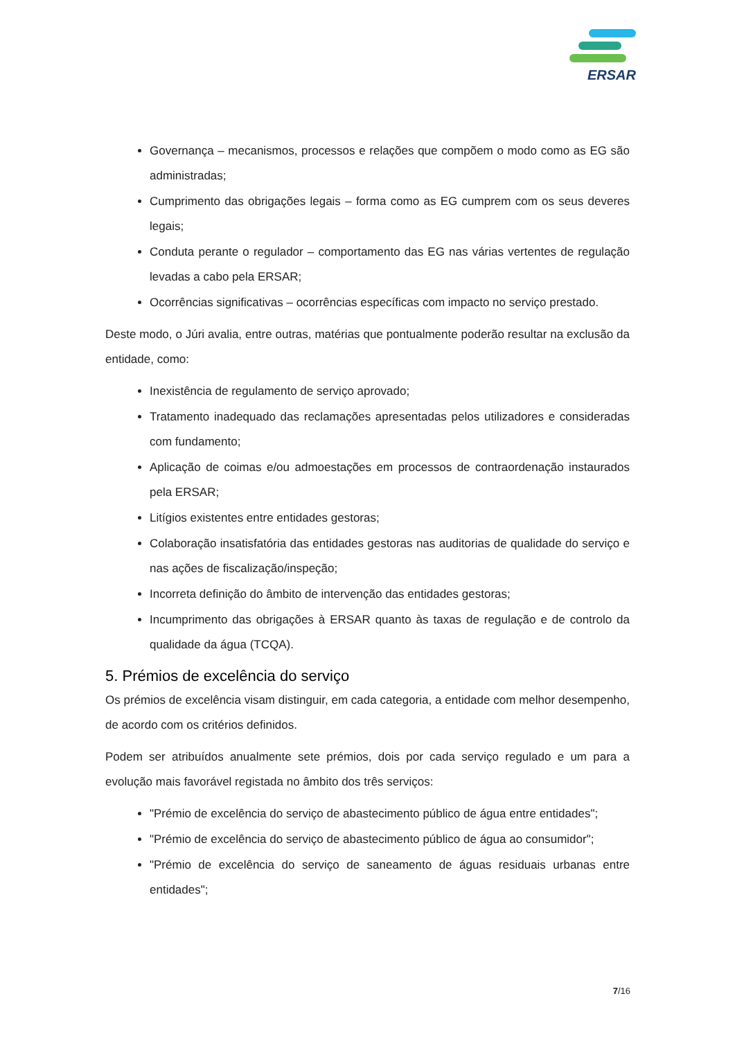ERSAR
Governança – mecanismos, processos e relações que compõem o modo como as EG são administradas;
Cumprimento das obrigações legais – forma como as EG cumprem com os seus deveres legais;
Conduta perante o regulador – comportamento das EG nas várias vertentes de regulação levadas a cabo pela ERSAR;
Ocorrências significativas – ocorrências específicas com impacto no serviço prestado.
Deste modo, o Júri avalia, entre outras, matérias que pontualmente poderão resultar na exclusão da entidade, como:
Inexistência de regulamento de serviço aprovado;
Tratamento inadequado das reclamações apresentadas pelos utilizadores e consideradas com fundamento;
Aplicação de coimas e/ou admoestações em processos de contraordenação instaurados pela ERSAR;
Litígios existentes entre entidades gestoras;
Colaboração insatisfatória das entidades gestoras nas auditorias de qualidade do serviço e nas ações de fiscalização/inspeção;
Incorreta definição do âmbito de intervenção das entidades gestoras;
Incumprimento das obrigações à ERSAR quanto às taxas de regulação e de controlo da qualidade da água (TCQA).
5. Prémios de excelência do serviço
Os prémios de excelência visam distinguir, em cada categoria, a entidade com melhor desempenho, de acordo com os critérios definidos.
Podem ser atribuídos anualmente sete prémios, dois por cada serviço regulado e um para a evolução mais favorável registada no âmbito dos três serviços:
"Prémio de excelência do serviço de abastecimento público de água entre entidades";
"Prémio de excelência do serviço de abastecimento público de água ao consumidor";
"Prémio de excelência do serviço de saneamento de águas residuais urbanas entre entidades";
7/16